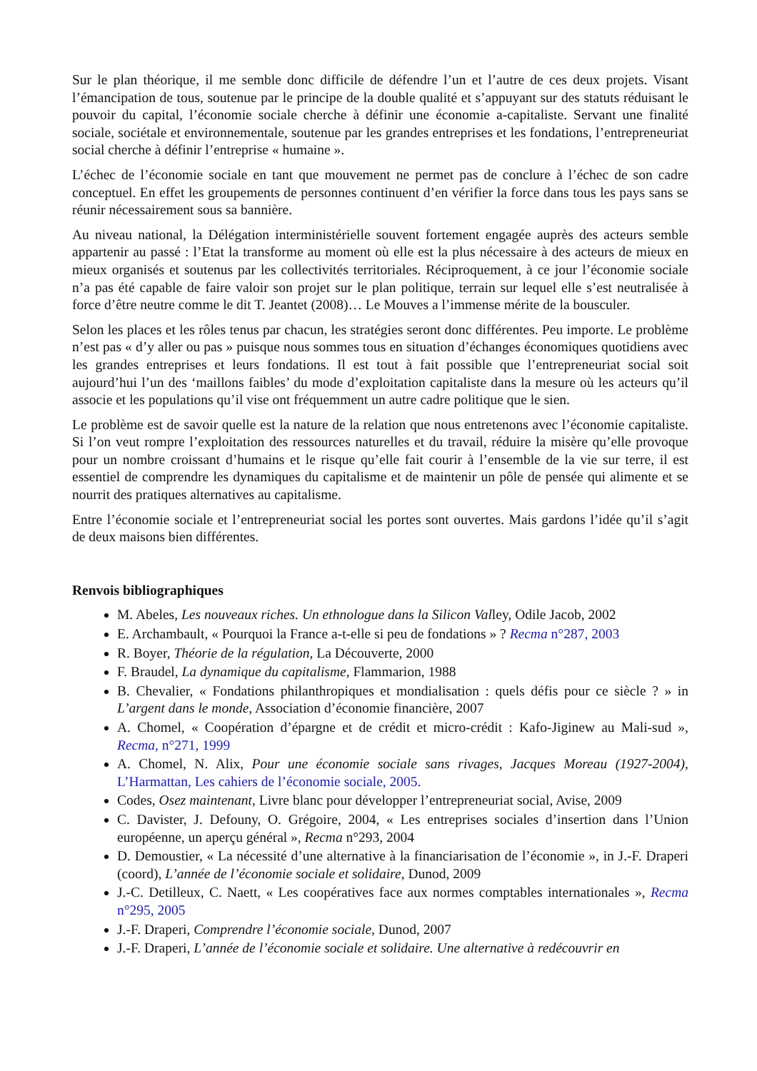Sur le plan théorique, il me semble donc difficile de défendre l’un et l’autre de ces deux projets. Visant l’émancipation de tous, soutenue par le principe de la double qualité et s’appuyant sur des statuts réduisant le pouvoir du capital, l’économie sociale cherche à définir une économie a-capitaliste. Servant une finalité sociale, sociétale et environnementale, soutenue par les grandes entreprises et les fondations, l’entrepreneuriat social cherche à définir l’entreprise « humaine ».
L’échec de l’économie sociale en tant que mouvement ne permet pas de conclure à l’échec de son cadre conceptuel. En effet les groupements de personnes continuent d’en vérifier la force dans tous les pays sans se réunir nécessairement sous sa bannière.
Au niveau national, la Délégation interministérielle souvent fortement engagée auprès des acteurs semble appartenir au passé : l’Etat la transforme au moment où elle est la plus nécessaire à des acteurs de mieux en mieux organisés et soutenus par les collectivités territoriales. Réciproquement, à ce jour l’économie sociale n’a pas été capable de faire valoir son projet sur le plan politique, terrain sur lequel elle s’est neutralisée à force d’être neutre comme le dit T. Jeantet (2008)… Le Mouves a l’immense mérite de la bousculer.
Selon les places et les rôles tenus par chacun, les stratégies seront donc différentes. Peu importe. Le problème n’est pas « d’y aller ou pas » puisque nous sommes tous en situation d’échanges économiques quotidiens avec les grandes entreprises et leurs fondations. Il est tout à fait possible que l’entrepreneuriat social soit aujourd’hui l’un des ‘maillons faibles’ du mode d’exploitation capitaliste dans la mesure où les acteurs qu’il associe et les populations qu’il vise ont fréquemment un autre cadre politique que le sien.
Le problème est de savoir quelle est la nature de la relation que nous entretenons avec l’économie capitaliste. Si l’on veut rompre l’exploitation des ressources naturelles et du travail, réduire la misère qu’elle provoque pour un nombre croissant d’humains et le risque qu’elle fait courir à l’ensemble de la vie sur terre, il est essentiel de comprendre les dynamiques du capitalisme et de maintenir un pôle de pensée qui alimente et se nourrit des pratiques alternatives au capitalisme.
Entre l’économie sociale et l’entrepreneuriat social les portes sont ouvertes. Mais gardons l’idée qu’il s’agit de deux maisons bien différentes.
Renvois bibliographiques
M. Abeles, Les nouveaux riches. Un ethnologue dans la Silicon Valley, Odile Jacob, 2002
E. Archambault, « Pourquoi la France a-t-elle si peu de fondations » ? Recma n°287, 2003
R. Boyer, Théorie de la régulation, La Découverte, 2000
F. Braudel, La dynamique du capitalisme, Flammarion, 1988
B. Chevalier, « Fondations philanthropiques et mondialisation : quels défis pour ce siècle ? » in L’argent dans le monde, Association d’économie financière, 2007
A. Chomel, « Coopération d’épargne et de crédit et micro-crédit : Kafo-Jiginew au Mali-sud », Recma, n°271, 1999
A. Chomel, N. Alix, Pour une économie sociale sans rivages, Jacques Moreau (1927-2004), L’Harmattan, Les cahiers de l’économie sociale, 2005.
Codes, Osez maintenant, Livre blanc pour développer l’entrepreneuriat social, Avise, 2009
C. Davister, J. Defouny, O. Grégoire, 2004, « Les entreprises sociales d’insertion dans l’Union européenne, un aperçu général », Recma n°293, 2004
D. Demoustier, « La nécessité d’une alternative à la financiarisation de l’économie », in J.-F. Draperi (coord), L’année de l’économie sociale et solidaire, Dunod, 2009
J.-C. Detilleux, C. Naett, « Les coopératives face aux normes comptables internationales », Recma n°295, 2005
J.-F. Draperi, Comprendre l’économie sociale, Dunod, 2007
J.-F. Draperi, L’année de l’économie sociale et solidaire. Une alternative à redécouvrir en